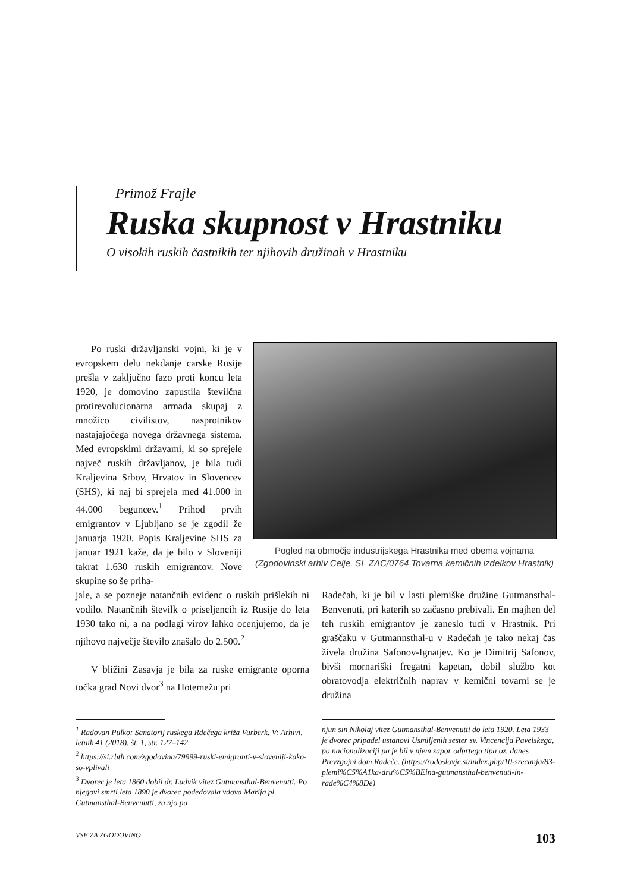Primož Frajle
Ruska skupnost v Hrastniku
O visokih ruskih častnikih ter njihovih družinah v Hrastniku
Po ruski državljanski vojni, ki je v evropskem delu nekdanje carske Rusije prešla v zaključno fazo proti koncu leta 1920, je domovino zapustila številčna protirevolucionarna armada skupaj z množico civilistov, nasprotnikov nastajajočega novega državnega sistema. Med evropskimi državami, ki so sprejele največ ruskih državljanov, je bila tudi Kraljevina Srbov, Hrvatov in Slovencev (SHS), ki naj bi sprejela med 41.000 in 44.000 beguncev.<sup>1</sup> Prihod prvih emigrantov v Ljubljano se je zgodil že januarja 1920. Popis Kraljevine SHS za januar 1921 kaže, da je bilo v Sloveniji takrat 1.630 ruskih emigrantov. Nove skupine so še priha-
Pogled na območje industrijskega Hrastnika med obema vojnama (Zgodovinski arhiv Celje, SI_ZAC/0764 Tovarna kemičnih izdelkov Hrastnik)
jale, a se pozneje natančnih evidenc o ruskih prišlekih ni vodilo. Natančnih številk o priseljencih iz Rusije do leta 1930 tako ni, a na podlagi virov lahko ocenjujemo, da je njihovo največje število znašalo do 2.500.<sup>2</sup>
V bližini Zasavja je bila za ruske emigrante oporna točka grad Novi dvor<sup>3</sup> na Hotemežu pri
Radečah, ki je bil v lasti plemiške družine Gutmansthal-Benvenuti, pri katerih so začasno prebivali. En majhen del teh ruskih emigrantov je zaneslo tudi v Hrastnik. Pri graščaku v Gutmannsthal-u v Radečah je tako nekaj čas živela družina Safonov-Ignatjev. Ko je Dimitrij Safonov, bivši mornariški fregatni kapetan, dobil službo kot obratovodja električnih naprav v kemični tovarni se je družina
<sup>1</sup> Radovan Pulko: Sanatorij ruskega Rdečega križa Vurberk. V: Arhivi, letnik 41 (2018), št. 1, str. 127–142
<sup>2</sup> https://si.rbth.com/zgodovina/79999-ruski-emigranti-v-sloveniji-kako-so-vplivali
<sup>3</sup> Dvorec je leta 1860 dobil dr. Ludvik vitez Gutmansthal-Benvenutti. Po njegovi smrti leta 1890 je dvorec podedovala vdova Marija pl. Gutmansthal-Benvenutti, za njo pa
njun sin Nikolaj vitez Gutmansthal-Benvenutti do leta 1920. Leta 1933 je dvorec pripadel ustanovi Usmiljenih sester sv. Vincencija Pavelskega, po nacionalizaciji pa je bil v njem zapor odprtega tipa oz. danes Prevzgojni dom Radeče. (https://rodoslovje.si/index.php/10-srecanja/83-plemi%C5%A1ka-dru%C5%BEina-gutmansthal-benvenuti-in-rade%C4%8De)
VSE ZA ZGODOVINO 103